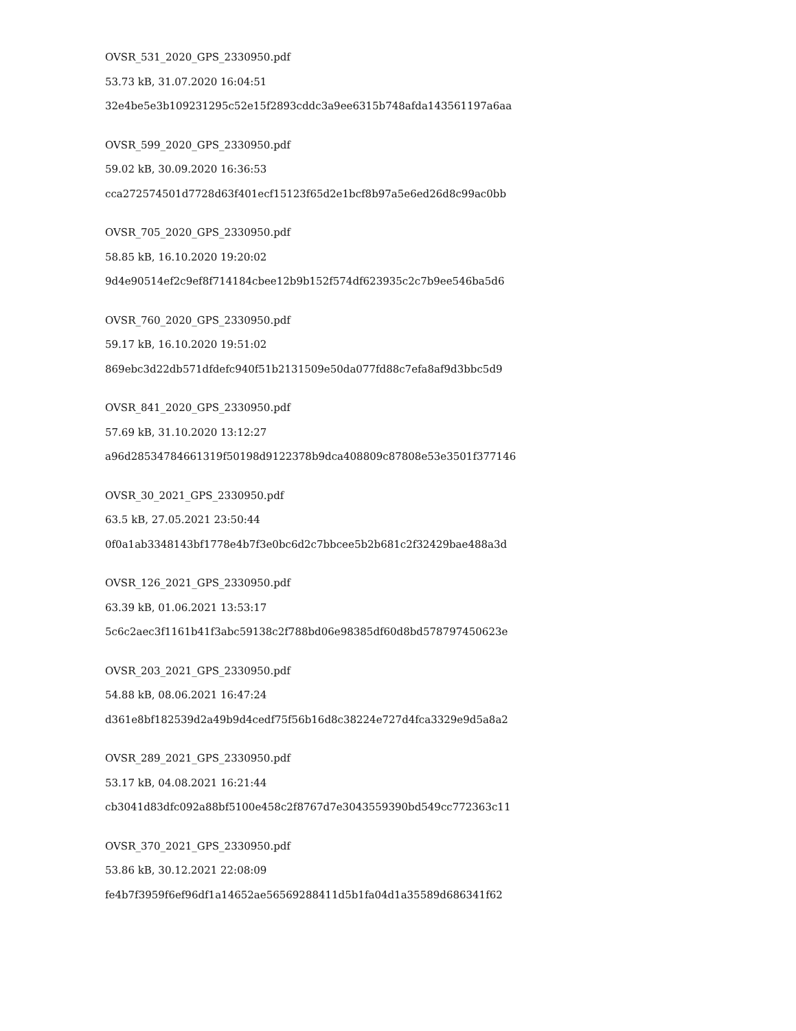OVSR_531_2020_GPS_2330950.pdf
53.73 kB, 31.07.2020 16:04:51
32e4be5e3b109231295c52e15f2893cddc3a9ee6315b748afda143561197a6aa
OVSR_599_2020_GPS_2330950.pdf
59.02 kB, 30.09.2020 16:36:53
cca272574501d7728d63f401ecf15123f65d2e1bcf8b97a5e6ed26d8c99ac0bb
OVSR_705_2020_GPS_2330950.pdf
58.85 kB, 16.10.2020 19:20:02
9d4e90514ef2c9ef8f714184cbee12b9b152f574df623935c2c7b9ee546ba5d6
OVSR_760_2020_GPS_2330950.pdf
59.17 kB, 16.10.2020 19:51:02
869ebc3d22db571dfdefc940f51b2131509e50da077fd88c7efa8af9d3bbc5d9
OVSR_841_2020_GPS_2330950.pdf
57.69 kB, 31.10.2020 13:12:27
a96d28534784661319f50198d9122378b9dca408809c87808e53e3501f377146
OVSR_30_2021_GPS_2330950.pdf
63.5 kB, 27.05.2021 23:50:44
0f0a1ab3348143bf1778e4b7f3e0bc6d2c7bbcee5b2b681c2f32429bae488a3d
OVSR_126_2021_GPS_2330950.pdf
63.39 kB, 01.06.2021 13:53:17
5c6c2aec3f1161b41f3abc59138c2f788bd06e98385df60d8bd578797450623e
OVSR_203_2021_GPS_2330950.pdf
54.88 kB, 08.06.2021 16:47:24
d361e8bf182539d2a49b9d4cedf75f56b16d8c38224e727d4fca3329e9d5a8a2
OVSR_289_2021_GPS_2330950.pdf
53.17 kB, 04.08.2021 16:21:44
cb3041d83dfc092a88bf5100e458c2f8767d7e3043559390bd549cc772363c11
OVSR_370_2021_GPS_2330950.pdf
53.86 kB, 30.12.2021 22:08:09
fe4b7f3959f6ef96df1a14652ae56569288411d5b1fa04d1a35589d686341f62